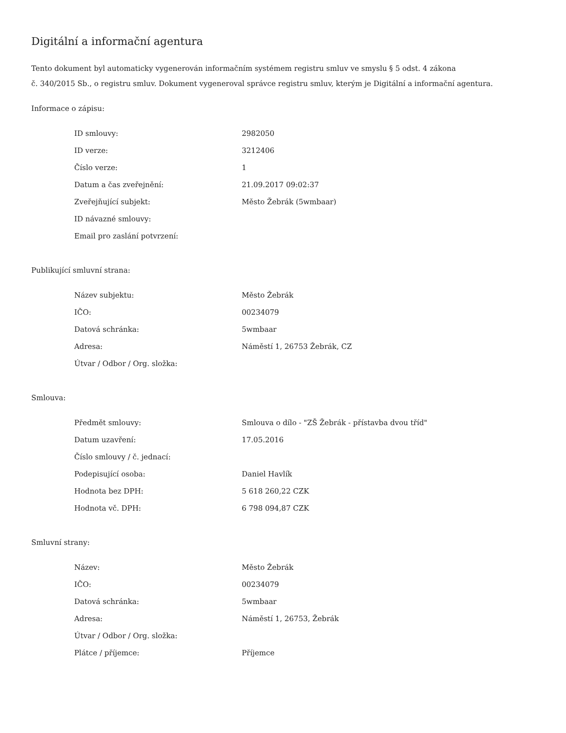Digitální a informační agentura
Tento dokument byl automaticky vygenerován informačním systémem registru smluv ve smyslu § 5 odst. 4 zákona
č. 340/2015 Sb., o registru smluv. Dokument vygeneroval správce registru smluv, kterým je Digitální a informační agentura.
Informace o zápisu:
| ID smlouvy: | 2982050 |
| ID verze: | 3212406 |
| Číslo verze: | 1 |
| Datum a čas zveřejnění: | 21.09.2017 09:02:37 |
| Zveřejňující subjekt: | Město Žebrák (5wmbaar) |
| ID návazné smlouvy: | |
| Email pro zaslání potvrzení: | |
Publikující smluvní strana:
| Název subjektu: | Město Žebrák |
| IČO: | 00234079 |
| Datová schránka: | 5wmbaar |
| Adresa: | Náměstí 1, 26753 Žebrák, CZ |
| Útvar / Odbor / Org. složka: | |
Smlouva:
| Předmět smlouvy: | Smlouva o dílo - "ZŠ Žebrák - přístavba dvou tříd" |
| Datum uzavření: | 17.05.2016 |
| Číslo smlouvy / č. jednací: | |
| Podepisující osoba: | Daniel Havlík |
| Hodnota bez DPH: | 5 618 260,22 CZK |
| Hodnota vč. DPH: | 6 798 094,87 CZK |
Smluvní strany:
| Název: | Město Žebrák |
| IČO: | 00234079 |
| Datová schránka: | 5wmbaar |
| Adresa: | Náměstí 1, 26753, Žebrák |
| Útvar / Odbor / Org. složka: | |
| Plátce / příjemce: | Příjemce |